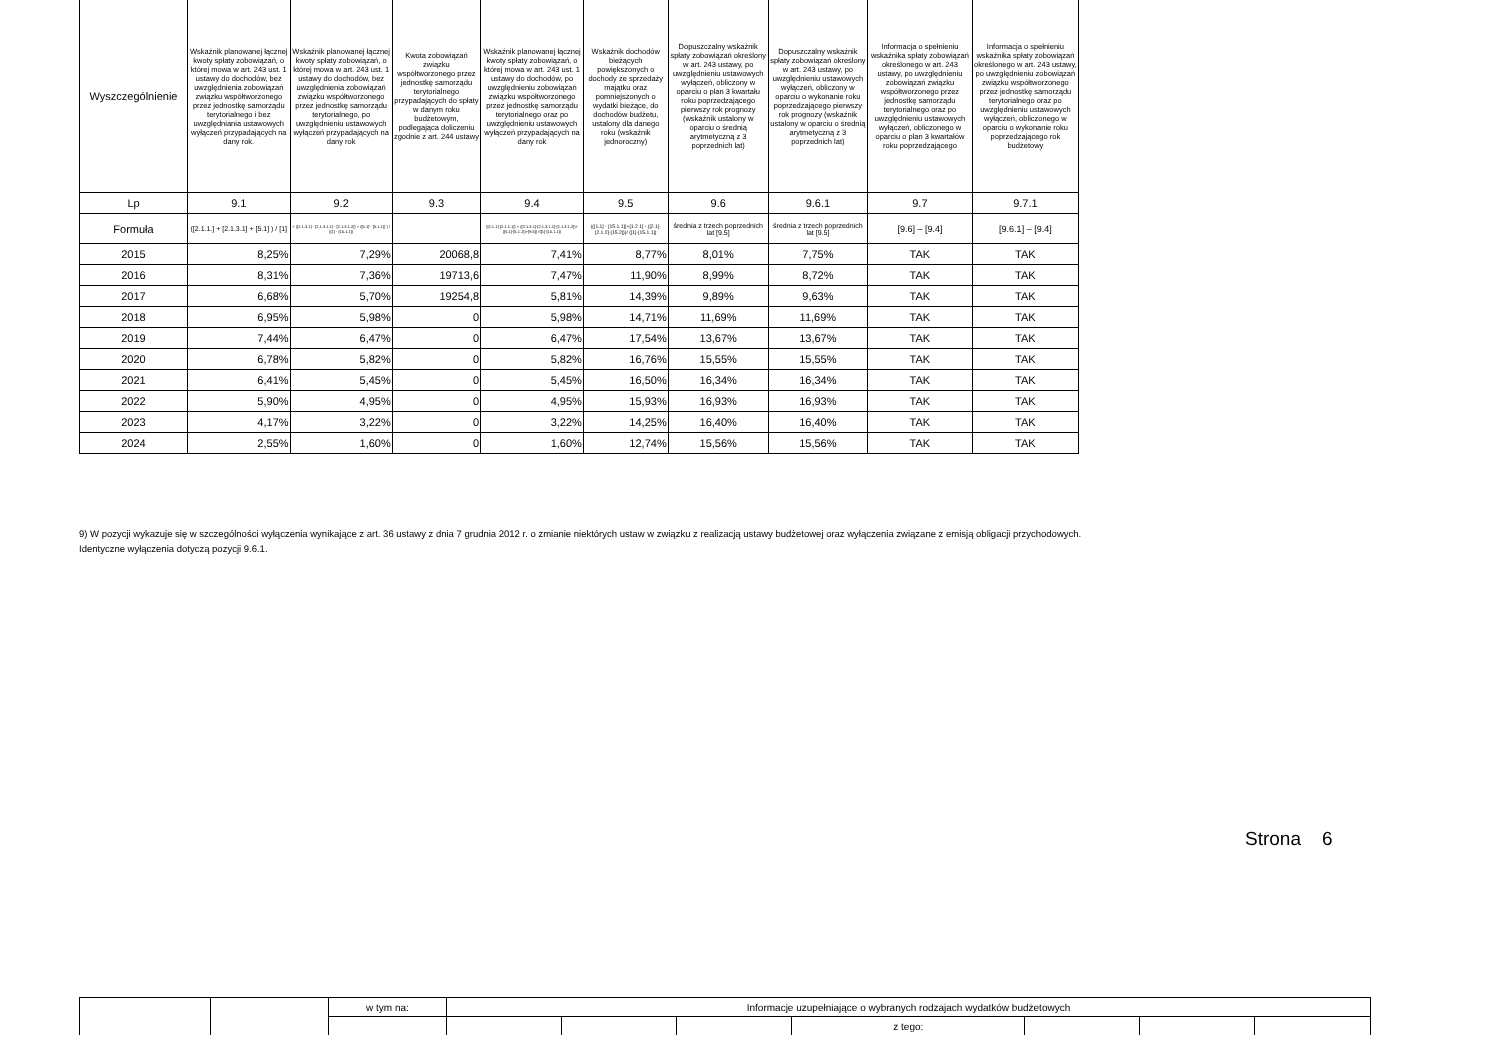| Wyszczególnienie | Wskaźnik planowanej łącznej kwoty spłaty zobowiązań, o której mowa w art. 243 ust. 1 ustawy do dochodów, bez uwzględnienia zobowiązań związku współtworzonego przez jednostkę samorządu terytorialnego i bez uwzględniania ustawowych wyłączeń przypadających na dany rok. | Wskaźnik planowanej łącznej kwoty spłaty zobowiązań, o której mowa w art. 243 ust. 1 ustawy do dochodów, bez uwzględnienia zobowiązań związku współtworzonego przez jednostkę samorządu terytorialnego, po uwzględnieniu ustawowych wyłączeń przypadających na dany rok | Kwota zobowiązań związku współtworzonego przez jednostkę samorządu terytorialnego przypadających do spłaty w danym roku budżetowym, podlegająca doliczeniu zgodnie z art. 244 ustawy | Wskaźnik planowanej łącznej kwoty spłaty zobowiązań, o której mowa w art. 243 ust. 1 ustawy do dochodów, po uwzględnieniu zobowiązań związku współtworzonego przez jednostkę samorządu terytorialnego oraz po uwzględnieniu ustawowych wyłączeń przypadających na dany rok | Wskaźnik dochodów bieżących powiększonych o dochody ze sprzedaży majątku oraz pomniejszonych o wydatki bieżące, do dochodów budżetu, ustalony dla danego roku (wskaźnik jednoroczny) | Dopuszczalny wskaźnik spłaty zobowiązań określony w art. 243 ustawy, po uwzględnieniu ustawowych wyłączeń, obliczony w oparciu o plan 3 kwartału roku poprzedzającego pierwszy rok prognozy (wskaźnik ustalony w oparciu o średnią arytmetyczną z 3 poprzednich lat) | Dopuszczalny wskaźnik spłaty zobowiązań określony w art. 243 ustawy, po uwzględnieniu ustawowych wyłączeń, obliczony w oparciu o wykonanie roku poprzedzającego pierwszy rok prognozy (wskaźnik ustalony w oparciu o średnią arytmetyczną z 3 poprzednich lat) | Informacja o spełnieniu wskaźnika spłaty zobowiązań określonego w art. 243 ustawy, po uwzględnieniu zobowiązań związku współtworzonego przez jednostkę samorządu terytorialnego oraz po uwzględnieniu ustawowych wyłączeń, obliczonego w oparciu o plan 3 kwartałów roku poprzedzającego | Informacja o spełnieniu wskaźnika spłaty zobowiązań określonego w art. 243 ustawy, po uwzględnieniu zobowiązań związku współtworzonego przez jednostkę samorządu terytorialnego oraz po uwzględnieniu ustawowych wyłączeń, obliczonego w oparciu o wykonanie roku poprzedzającego rok budżetowy |
| --- | --- | --- | --- | --- | --- | --- | --- | --- | --- |
| Lp | 9.1 | 9.2 | 9.3 | 9.4 | 9.5 | 9.6 | 9.6.1 | 9.7 | 9.7.1 |
| Formuła | ([2.1.1.] + [2.1.3.1] + [5.1] ) / [1] | + ([2.1.3.1] - [2.1.3.1.1] - [2.1.3.1.2]) + ([5.1] - [5.1.1]) ) / ([1] - [15.1.1]) | | ([2.1.1]-[2.1.1.1]) + ([2.1.3.1]-[2.1.3.1.1]-[2.1.3.1.2])+([5.1]-[5.1.1])+[9.5]) /([1]-[15.1.1]) | (([1.1] - [15.1.1])+[1.2.1] - ([2.1]-[2.1.2]-[15.2]))/ ([1]-[15.1.1]) | średnia z trzech poprzednich lat [9.5] | średnia z trzech poprzednich lat [9.5] | [9.6] – [9.4] | [9.6.1] – [9.4] |
| 2015 | 8,25% | 7,29% | 20068,8 | 7,41% | 8,77% | 8,01% | 7,75% | TAK | TAK |
| 2016 | 8,31% | 7,36% | 19713,6 | 7,47% | 11,90% | 8,99% | 8,72% | TAK | TAK |
| 2017 | 6,68% | 5,70% | 19254,8 | 5,81% | 14,39% | 9,89% | 9,63% | TAK | TAK |
| 2018 | 6,95% | 5,98% | 0 | 5,98% | 14,71% | 11,69% | 11,69% | TAK | TAK |
| 2019 | 7,44% | 6,47% | 0 | 6,47% | 17,54% | 13,67% | 13,67% | TAK | TAK |
| 2020 | 6,78% | 5,82% | 0 | 5,82% | 16,76% | 15,55% | 15,55% | TAK | TAK |
| 2021 | 6,41% | 5,45% | 0 | 5,45% | 16,50% | 16,34% | 16,34% | TAK | TAK |
| 2022 | 5,90% | 4,95% | 0 | 4,95% | 15,93% | 16,93% | 16,93% | TAK | TAK |
| 2023 | 4,17% | 3,22% | 0 | 3,22% | 14,25% | 16,40% | 16,40% | TAK | TAK |
| 2024 | 2,55% | 1,60% | 0 | 1,60% | 12,74% | 15,56% | 15,56% | TAK | TAK |
9) W pozycji wykazuje się w szczególności wyłączenia wynikające z art. 36 ustawy z dnia 7 grudnia 2012 r. o zmianie niektórych ustaw w związku z realizacją ustawy budżetowej oraz wyłączenia związane z emisją obligacji przychodowych.
Identyczne wyłączenia dotyczą pozycji 9.6.1.
Strona 6
| | | w tym na: | Informacje uzupełniające o wybranych rodzajach wydatków budżetowych | | | | | | |
| | | | | | | z tego: | | | |